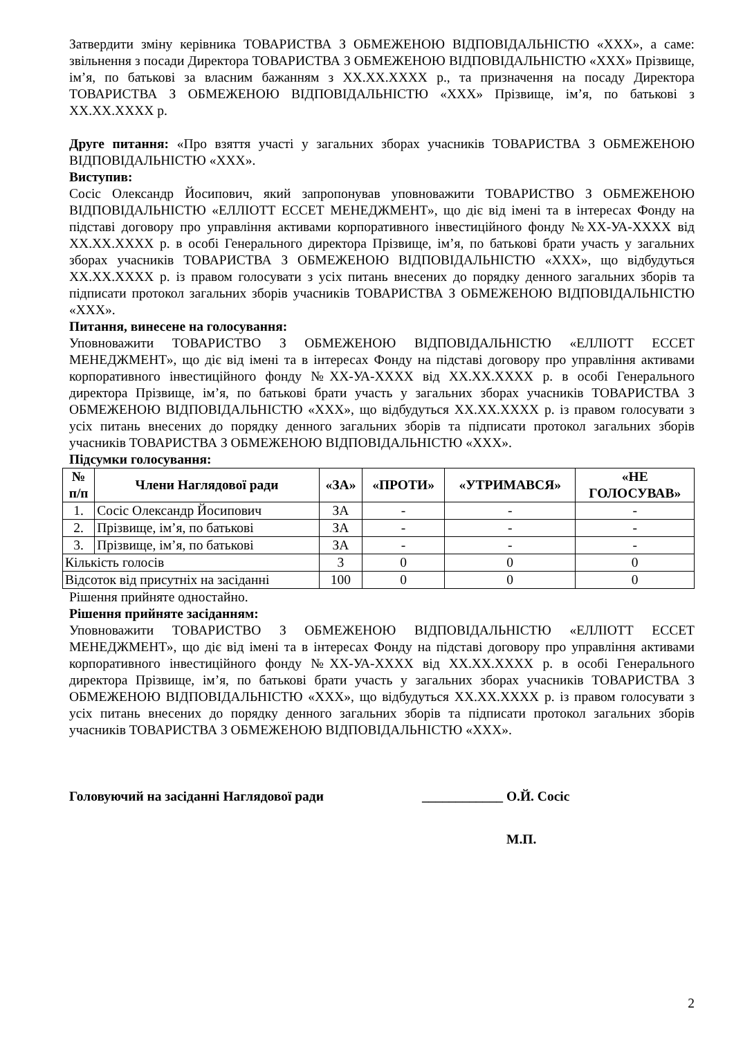Затвердити зміну керівника ТОВАРИСТВА З ОБМЕЖЕНОЮ ВІДПОВІДАЛЬНІСТЮ «ХХХ», а саме: звільнення з посади Директора ТОВАРИСТВА З ОБМЕЖЕНОЮ ВІДПОВІДАЛЬНІСТЮ «ХХХ» Прізвище, ім’я, по батькові за власним бажанням з ХХ.ХХ.ХХХХ р., та призначення на посаду Директора ТОВАРИСТВА З ОБМЕЖЕНОЮ ВІДПОВІДАЛЬНІСТЮ «ХХХ» Прізвище, ім’я, по батькові з ХХ.ХХ.ХХХХ р.
Друге питання: «Про взяття участі у загальних зборах учасників ТОВАРИСТВА З ОБМЕЖЕНОЮ ВІДПОВІДАЛЬНІСТЮ «ХХХ».
Виступив:
Сосіс Олександр Йосипович, який запропонував уповноважити ТОВАРИСТВО З ОБМЕЖЕНОЮ ВІДПОВІДАЛЬНІСТЮ «ЕЛЛІОТТ ЕССЕТ МЕНЕДЖМЕНТ», що діє від імені та в інтересах Фонду на підставі договору про управління активами корпоративного інвестиційного фонду №ХХ-УА-ХХХХ від ХХ.ХХ.ХХХХ р. в особі Генерального директора Прізвище, ім’я, по батькові брати участь у загальних зборах учасників ТОВАРИСТВА З ОБМЕЖЕНОЮ ВІДПОВІДАЛЬНІСТЮ «ХХХ», що відбудуться ХХ.ХХ.ХХХХ р. із правом голосувати з усіх питань внесених до порядку денного загальних зборів та підписати протокол загальних зборів учасників ТОВАРИСТВА З ОБМЕЖЕНОЮ ВІДПОВІДАЛЬНІСТЮ «ХХХ».
Питання, винесене на голосування:
Уповноважити ТОВАРИСТВО З ОБМЕЖЕНОЮ ВІДПОВІДАЛЬНІСТЮ «ЕЛЛІОТТ ЕССЕТ МЕНЕДЖМЕНТ», що діє від імені та в інтересах Фонду на підставі договору про управління активами корпоративного інвестиційного фонду №ХХ-УА-ХХХХ від ХХ.ХХ.ХХХХ р. в особі Генерального директора Прізвище, ім’я, по батькові брати участь у загальних зборах учасників ТОВАРИСТВА З ОБМЕЖЕНОЮ ВІДПОВІДАЛЬНІСТЮ «ХХХ», що відбудуться ХХ.ХХ.ХХХХ р. із правом голосувати з усіх питань внесених до порядку денного загальних зборів та підписати протокол загальних зборів учасників ТОВАРИСТВА З ОБМЕЖЕНОЮ ВІДПОВІДАЛЬНІСТЮ «ХХХ».
Підсумки голосування:
| № п/п | Члени Наглядової ради | «ЗА» | «ПРОТИ» | «УТРИМАВСЯ» | «НЕ ГОЛОСУВАВ» |
| --- | --- | --- | --- | --- | --- |
| 1. | Сосіс Олександр Йосипович | ЗА | - | - | - |
| 2. | Прізвище, ім’я, по батькові | ЗА | - | - | - |
| 3. | Прізвище, ім’я, по батькові | ЗА | - | - | - |
| Кількість голосів | | 3 | 0 | 0 | 0 |
| Відсоток від присутніх на засіданні | | 100 | 0 | 0 | 0 |
Рішення прийняте одностайно.
Рішення прийняте засіданням:
Уповноважити ТОВАРИСТВО З ОБМЕЖЕНОЮ ВІДПОВІДАЛЬНІСТЮ «ЕЛЛІОТТ ЕССЕТ МЕНЕДЖМЕНТ», що діє від імені та в інтересах Фонду на підставі договору про управління активами корпоративного інвестиційного фонду №ХХ-УА-ХХХХ від ХХ.ХХ.ХХХХ р. в особі Генерального директора Прізвище, ім’я, по батькові брати участь у загальних зборах учасників ТОВАРИСТВА З ОБМЕЖЕНОЮ ВІДПОВІДАЛЬНІСТЮ «ХХХ», що відбудуться ХХ.ХХ.ХХХХ р. із правом голосувати з усіх питань внесених до порядку денного загальних зборів та підписати протокол загальних зборів учасників ТОВАРИСТВА З ОБМЕЖЕНОЮ ВІДПОВІДАЛЬНІСТЮ «ХХХ».
Головуючий на засіданні Наглядової ради ____________ О.Й. Сосіс
М.П.
2